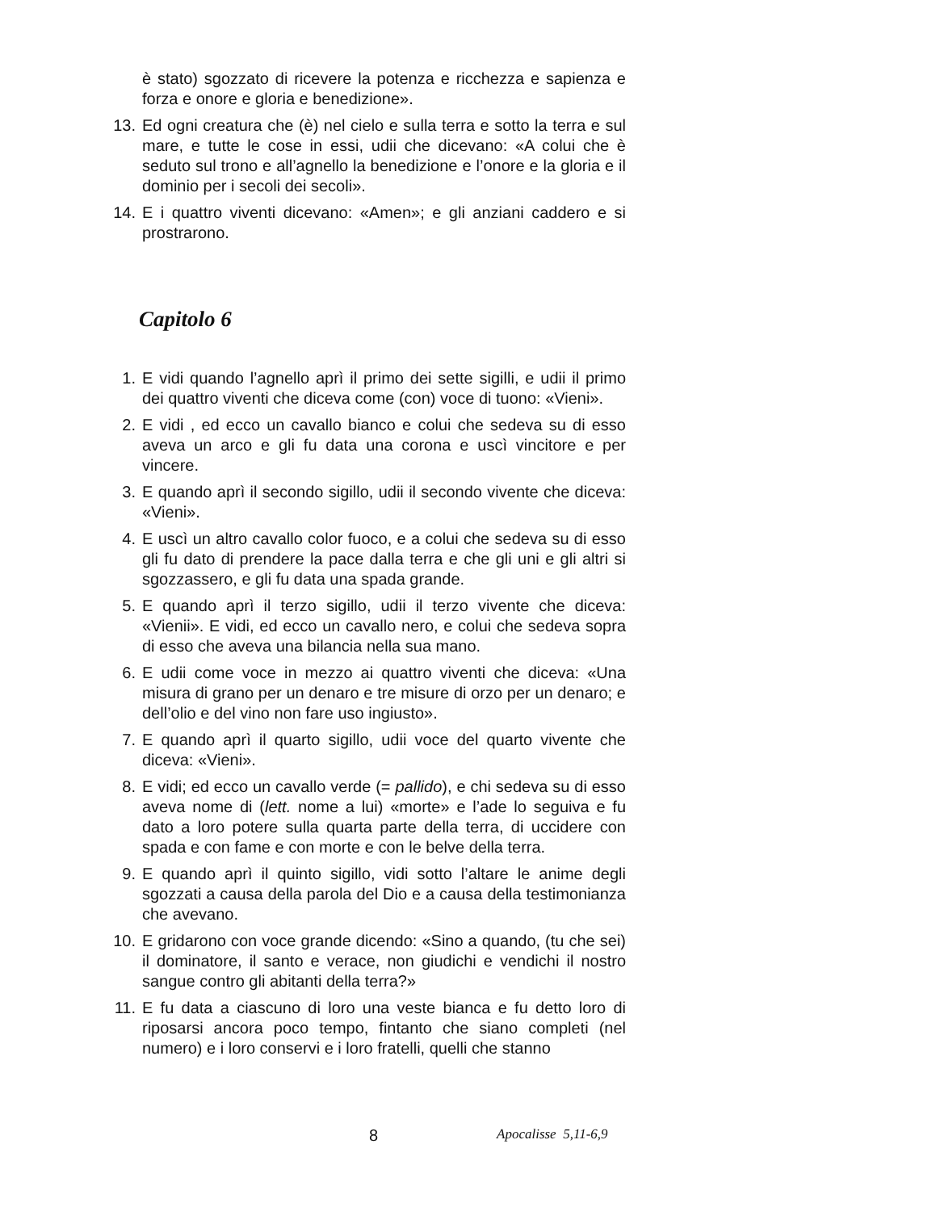è stato) sgozzato di ricevere la potenza e ricchezza e sapienza e forza e onore e gloria e benedizione».
13. Ed ogni creatura che (è) nel cielo e sulla terra e sotto la terra e sul mare, e tutte le cose in essi, udii che dicevano: «A colui che è seduto sul trono e all’agnello la benedizione e l’onore e la gloria e il dominio per i secoli dei secoli».
14. E i quattro viventi dicevano: «Amen»; e gli anziani caddero e si prostrarono.
Capitolo 6
1. E vidi quando l’agnello aprì il primo dei sette sigilli, e udii il primo dei quattro viventi che diceva come (con) voce di tuono: «Vieni».
2. E vidi , ed ecco un cavallo bianco e colui che sedeva su di esso aveva un arco e gli fu data una corona e uscì vincitore e per vincere.
3. E quando aprì il secondo sigillo, udii il secondo vivente che diceva: «Vieni».
4. E uscì un altro cavallo color fuoco, e a colui che sedeva su di esso gli fu dato di prendere la pace dalla terra e che gli uni e gli altri si sgozzassero, e gli fu data una spada grande.
5. E quando aprì il terzo sigillo, udii il terzo vivente che diceva: «Vienii». E vidi, ed ecco un cavallo nero, e colui che sedeva sopra di esso che aveva una bilancia nella sua mano.
6. E udii come voce in mezzo ai quattro viventi che diceva: «Una misura di grano per un denaro e tre misure di orzo per un denaro; e dell’olio e del vino non fare uso ingiusto».
7. E quando aprì il quarto sigillo, udii voce del quarto vivente che diceva: «Vieni».
8. E vidi; ed ecco un cavallo verde (= pallido), e chi sedeva su di esso aveva nome di (lett. nome a lui) «morte» e l’ade lo seguiva e fu dato a loro potere sulla quarta parte della terra, di uccidere con spada e con fame e con morte e con le belve della terra.
9. E quando aprì il quinto sigillo, vidi sotto l’altare le anime degli sgozzati a causa della parola del Dio e a causa della testimonianza che avevano.
10. E gridarono con voce grande dicendo: «Sino a quando, (tu che sei) il dominatore, il santo e verace, non giudichi e vendichi il nostro sangue contro gli abitanti della terra?»
11. E fu data a ciascuno di loro una veste bianca e fu detto loro di riposarsi ancora poco tempo, fintanto che siano completi (nel numero) e i loro conservi e i loro fratelli, quelli che stanno
8 Apocalisse 5,11-6,9